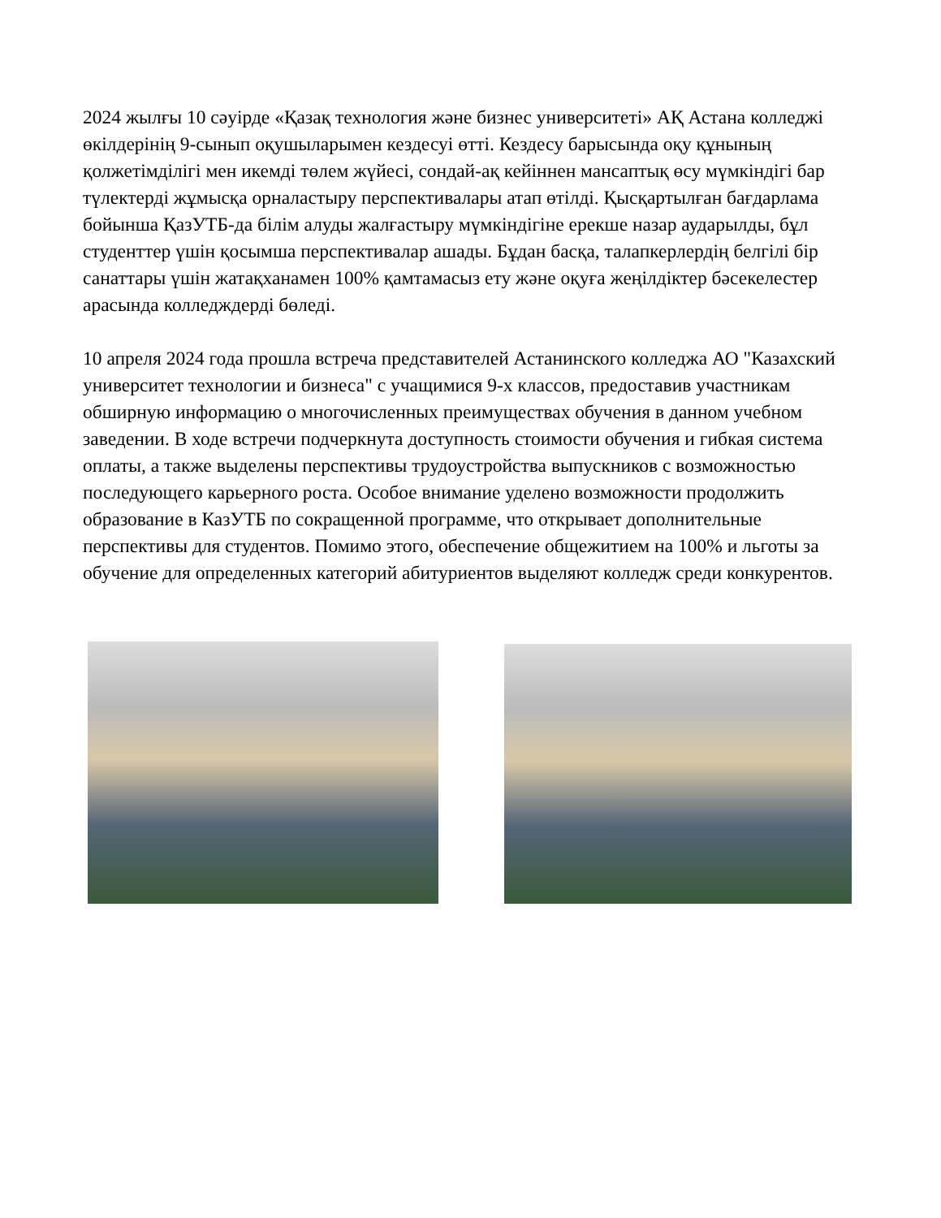2024 жылғы 10 сәуірде «Қазақ технология және бизнес университеті» АҚ Астана колледжі өкілдерінің 9-сынып оқушыларымен кездесуі өтті. Кездесу барысында оқу құнының қолжетімділігі мен икемді төлем жүйесі, сондай-ақ кейіннен мансаптық өсу мүмкіндігі бар түлектерді жұмысқа орналастыру перспективалары атап өтілді. Қысқартылған бағдарлама бойынша ҚазУТБ-да білім алуды жалғастыру мүмкіндігіне ерекше назар аударылды, бұл студенттер үшін қосымша перспективалар ашады. Бұдан басқа, талапкерлердің белгілі бір санаттары үшін жатақханамен 100% қамтамасыз ету және оқуға жеңілдіктер бәсекелестер арасында колледждерді бөледі.
10 апреля 2024 года прошла встреча представителей Астанинского колледжа АО "Казахский университет технологии и бизнеса" с учащимися 9-х классов, предоставив участникам обширную информацию о многочисленных преимуществах обучения в данном учебном заведении. В ходе встречи подчеркнута доступность стоимости обучения и гибкая система оплаты, а также выделены перспективы трудоустройства выпускников с возможностью последующего карьерного роста. Особое внимание уделено возможности продолжить образование в КазУТБ по сокращенной программе, что открывает дополнительные перспективы для студентов. Помимо этого, обеспечение общежитием на 100% и льготы за обучение для определенных категорий абитуриентов выделяют колледж среди конкурентов.